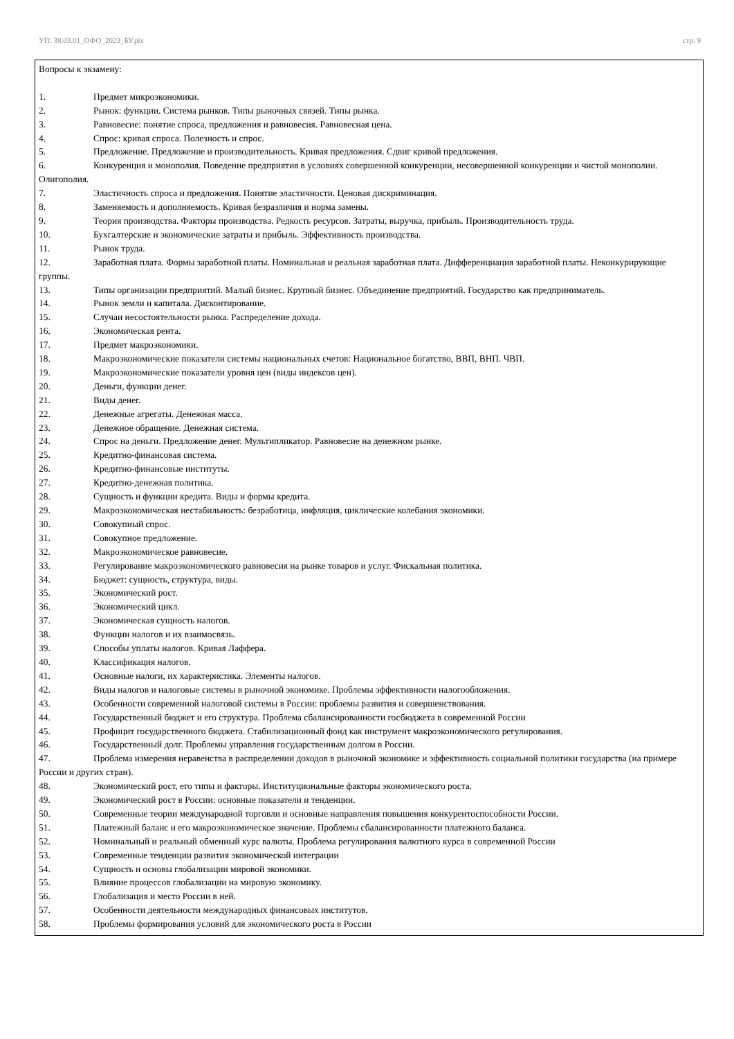УП: 38.03.01_ОФО_2023_БУ.plx стр. 9
Вопросы к экзамену:
1. Предмет микроэкономики.
2. Рынок: функции. Система рынков. Типы рыночных связей. Типы рынка.
3. Равновесие: понятие спроса, предложения и равновесия. Равновесная цена.
4. Спрос: кривая спроса. Полезность и спрос.
5. Предложение. Предложение и производительность. Кривая предложения. Сдвиг кривой предложения.
6. Конкуренция и монополия. Поведение предприятия в условиях совершенной конкуренции, несовершенной конкуренции и чистой монополии. Олигополия.
7. Эластичность спроса и предложения. Понятие эластичности. Ценовая дискриминация.
8. Заменяемость и дополняемость. Кривая безразличия и норма замены.
9. Теория производства. Факторы производства. Редкость ресурсов. Затраты, выручка, прибыль. Производительность труда.
10. Бухгалтерские и экономические затраты и прибыль. Эффективность производства.
11. Рынок труда.
12. Заработная плата. Формы заработной платы. Номинальная и реальная заработная плата. Дифференциация заработной платы. Неконкурирующие группы.
13. Типы организации предприятий. Малый бизнес. Крупный бизнес. Объединение предприятий. Государство как предприниматель.
14. Рынок земли и капитала. Дисконтирование.
15. Случаи несостоятельности рынка. Распределение дохода.
16. Экономическая рента.
17. Предмет макроэкономики.
18. Макроэкономические показатели системы национальных счетов: Национальное богатство, ВВП, ВНП. ЧВП.
19. Макроэкономические показатели уровня цен (виды индексов цен).
20. Деньги, функции денег.
21. Виды денег.
22. Денежные агрегаты. Денежная масса.
23. Денежное обращение. Денежная система.
24. Спрос на деньги. Предложение денег. Мультипликатор. Равновесие на денежном рынке.
25. Кредитно-финансовая система.
26. Кредитно-финансовые институты.
27. Кредитно-денежная политика.
28. Сущность и функции кредита. Виды и формы кредита.
29. Макроэкономическая нестабильность: безработица, инфляция, циклические колебания экономики.
30. Совокупный спрос.
31. Совокупное предложение.
32. Макроэкономическое равновесие.
33. Регулирование макроэкономического равновесия на рынке товаров и услуг. Фискальная политика.
34. Бюджет: сущность, структура, виды.
35. Экономический рост.
36. Экономический цикл.
37. Экономическая сущность налогов.
38. Функции налогов и их взаимосвязь.
39. Способы уплаты налогов. Кривая Лаффера.
40. Классификация налогов.
41. Основные налоги, их характеристика. Элементы налогов.
42. Виды налогов и налоговые системы в рыночной экономике. Проблемы эффективности налогообложения.
43. Особенности современной налоговой системы в России: проблемы развития и совершенствования.
44. Государственный бюджет и его структура. Проблема сбалансированности госбюджета в современной России
45. Профицит государственного бюджета. Стабилизационный фонд как инструмент макроэкономического регулирования.
46. Государственный долг. Проблемы управления государственным долгом в России.
47. Проблема измерения неравенства в распределении доходов в рыночной экономике и эффективность социальной политики государства (на примере России и других стран).
48. Экономический рост, его типы и факторы. Институциональные факторы экономического роста.
49. Экономический рост в России: основные показатели и тенденции.
50. Современные теории международной торговли и основные направления повышения конкурентоспособности России.
51. Платежный баланс и его макроэкономическое значение. Проблемы сбалансированности платежного баланса.
52. Номинальный и реальный обменный курс валюты. Проблема регулирования валютного курса в современной России
53. Современные тенденции развития экономической интеграции
54. Сущность и основы глобализации мировой экономики.
55. Влияние процессов глобализации на мировую экономику.
56. Глобализация и место России в ней.
57. Особенности деятельности международных финансовых институтов.
58. Проблемы формирования условий для экономического роста в России